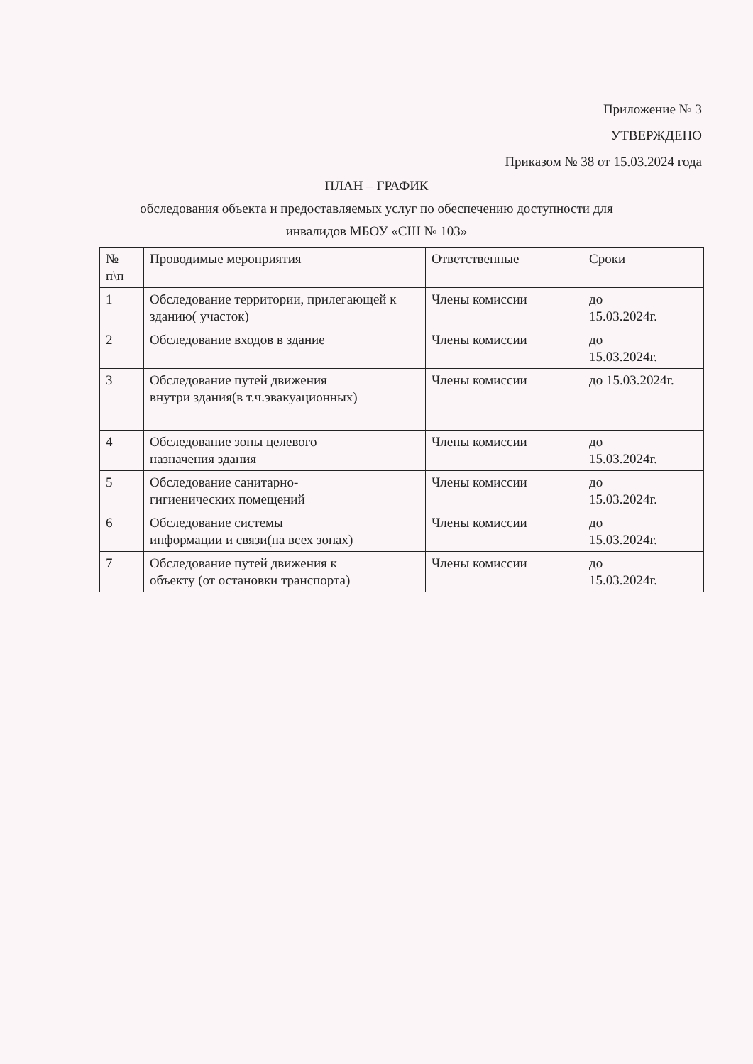Приложение № 3
УТВЕРЖДЕНО
Приказом № 38 от 15.03.2024 года
ПЛАН – ГРАФИК
обследования объекта и предоставляемых услуг по обеспечению доступности для
инвалидов МБОУ «СШ № 103»
| № п\п | Проводимые мероприятия | Ответственные | Сроки |
| 1 | Обследование территории, прилегающей к зданию( участок) | Члены комиссии | до 15.03.2024г. |
| 2 | Обследование входов в здание | Члены комиссии | до 15.03.2024г. |
| 3 | Обследование путей движения внутри здания(в т.ч.эвакуационных) | Члены комиссии | до 15.03.2024г. |
| 4 | Обследование зоны целевого назначения здания | Члены комиссии | до 15.03.2024г. |
| 5 | Обследование санитарно- гигиенических помещений | Члены комиссии | до 15.03.2024г. |
| 6 | Обследование системы информации и связи(на всех зонах) | Члены комиссии | до 15.03.2024г. |
| 7 | Обследование путей движения к объекту (от остановки транспорта) | Члены комиссии | до 15.03.2024г. |